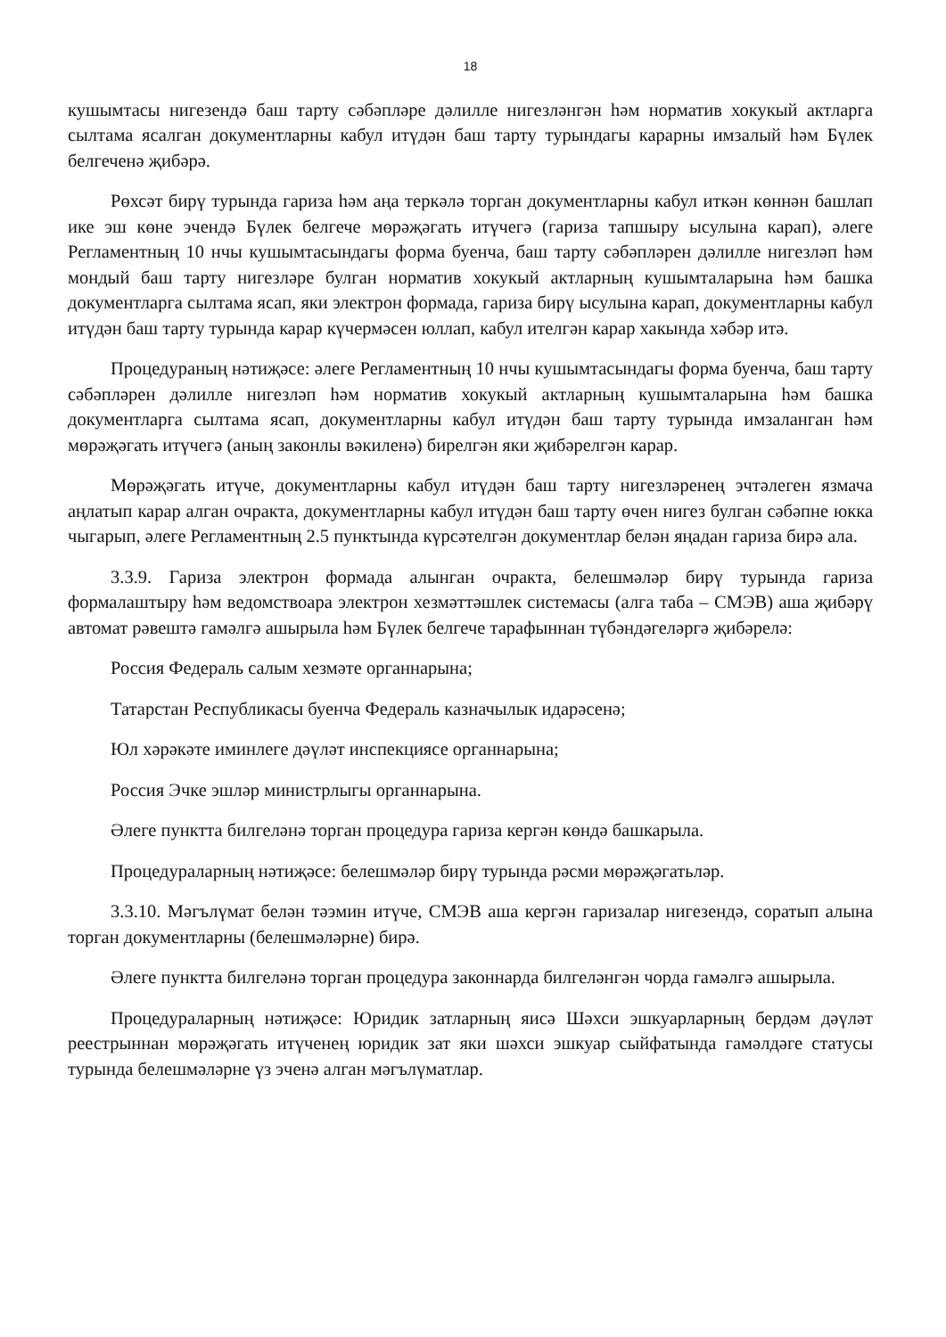18
кушымтасы нигезендә баш тарту сәбәпләре дәлилле нигезләнгән һәм норматив хокукый актларга сылтама ясалган документларны кабул итүдән баш тарту турындагы карарны имзалый һәм Бүлек белгеченә җибәрә.
Рөхсәт бирү турында гариза һәм аңа теркәлә торган документларны кабул иткән көннән башлап ике эш көне эчендә Бүлек белгече мөрәҗәгать итүчегә (гариза тапшыру ысулына карап), әлеге Регламентның 10 нчы кушымтасындагы форма буенча, баш тарту сәбәпләрен дәлилле нигезләп һәм мондый баш тарту нигезләре булган норматив хокукый актларның кушымталарына һәм башка документларга сылтама ясап, яки электрон формада, гариза бирү ысулына карап, документларны кабул итүдән баш тарту турында карар күчермәсен юллап, кабул ителгән карар хакында хәбәр итә.
Процедураның нәтиҗәсе: әлеге Регламентның 10 нчы кушымтасындагы форма буенча, баш тарту сәбәпләрен дәлилле нигезләп һәм норматив хокукый актларның кушымталарына һәм башка документларга сылтама ясап, документларны кабул итүдән баш тарту турында имзаланган һәм мөрәҗәгать итүчегә (аның законлы вәкиленә) бирелгән яки җибәрелгән карар.
Мөрәҗәгать итүче, документларны кабул итүдән баш тарту нигезләренең эчтәлеген язмача аңлатып карар алган очракта, документларны кабул итүдән баш тарту өчен нигез булган сәбәпне юкка чыгарып, әлеге Регламентның 2.5 пунктында күрсәтелгән документлар белән яңадан гариза бирә ала.
3.3.9. Гариза электрон формада алынган очракта, белешмәләр бирү турында гариза формалаштыру һәм ведомствоара электрон хезмәттәшлек системасы (алга таба – СМЭВ) аша җибәрү автомат рәвештә гамәлгә ашырыла һәм Бүлек белгече тарафыннан түбәндәгеләргә җибәрелә:
Россия Федераль салым хезмәте органнарына;
Татарстан Республикасы буенча Федераль казначылык идарәсенә;
Юл хәрәкәте иминлеге дәүләт инспекциясе органнарына;
Россия Эчке эшләр министрлыгы органнарына.
Әлеге пунктта билгеләнә торган процедура гариза кергән көндә башкарыла.
Процедураларның нәтиҗәсе: белешмәләр бирү турында рәсми мөрәҗәгатьләр.
3.3.10. Мәгълүмат белән тәэмин итүче, СМЭВ аша кергән гаризалар нигезендә, соратып алына торган документларны (белешмәләрне) бирә.
Әлеге пунктта билгеләнә торган процедура законнарда билгеләнгән чорда гамәлгә ашырыла.
Процедураларның нәтиҗәсе: Юридик затларның яисә Шәхси эшкуарларның бердәм дәүләт реестрыннан мөрәҗәгать итүченең юридик зат яки шәхси эшкуар сыйфатында гамәлдәге статусы турында белешмәләрне үз эченә алган мәгълүматлар.